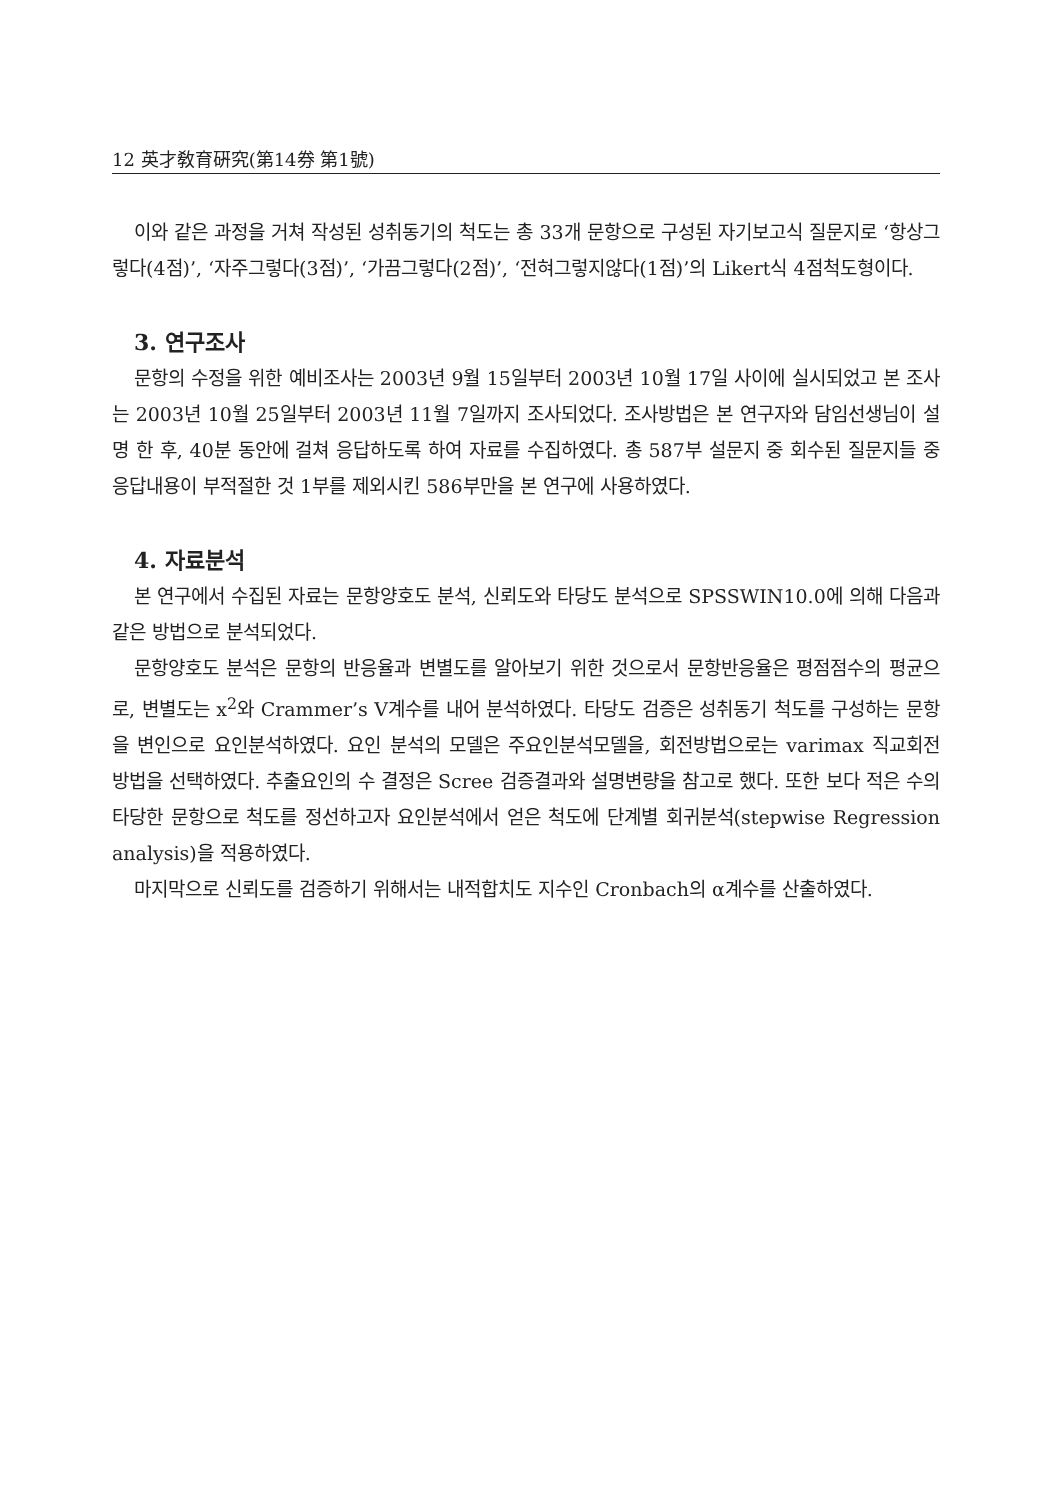12 英才敎育硏究(第14券 第1號)
이와 같은 과정을 거쳐 작성된 성취동기의 척도는 총 33개 문항으로 구성된 자기보고식 질문지로 ‘항상그렇다(4점)’, ‘자주그렇다(3점)’, ‘가끔그렇다(2점)’, ‘전혀그렇지않다(1점)’의 Likert식 4점척도형이다.
3. 연구조사
문항의 수정을 위한 예비조사는 2003년 9월 15일부터 2003년 10월 17일 사이에 실시되었고 본 조사는 2003년 10월 25일부터 2003년 11월 7일까지 조사되었다. 조사방법은 본 연구자와 담임선생님이 설명 한 후, 40분 동안에 걸쳐 응답하도록 하여 자료를 수집하였다. 총 587부 설문지 중 회수된 질문지들 중 응답내용이 부적절한 것 1부를 제외시킨 586부만을 본 연구에 사용하였다.
4. 자료분석
본 연구에서 수집된 자료는 문항양호도 분석, 신뢰도와 타당도 분석으로 SPSSWIN10.0에 의해 다음과 같은 방법으로 분석되었다.
문항양호도 분석은 문항의 반응율과 변별도를 알아보기 위한 것으로서 문항반응율은 평점점수의 평균으로, 변별도는 x<sup>2</sup>와 Crammer’s V계수를 내어 분석하였다. 타당도 검증은 성취동기 척도를 구성하는 문항을 변인으로 요인분석하였다. 요인 분석의 모델은 주요인분석모델을, 회전방법으로는 varimax 직교회전 방법을 선택하였다. 추출요인의 수 결정은 Scree 검증결과와 설명변량을 참고로 했다. 또한 보다 적은 수의 타당한 문항으로 척도를 정선하고자 요인분석에서 얻은 척도에 단계별 회귀분석(stepwise Regression analysis)을 적용하였다.
마지막으로 신뢰도를 검증하기 위해서는 내적합치도 지수인 Cronbach의 α계수를 산출하였다.